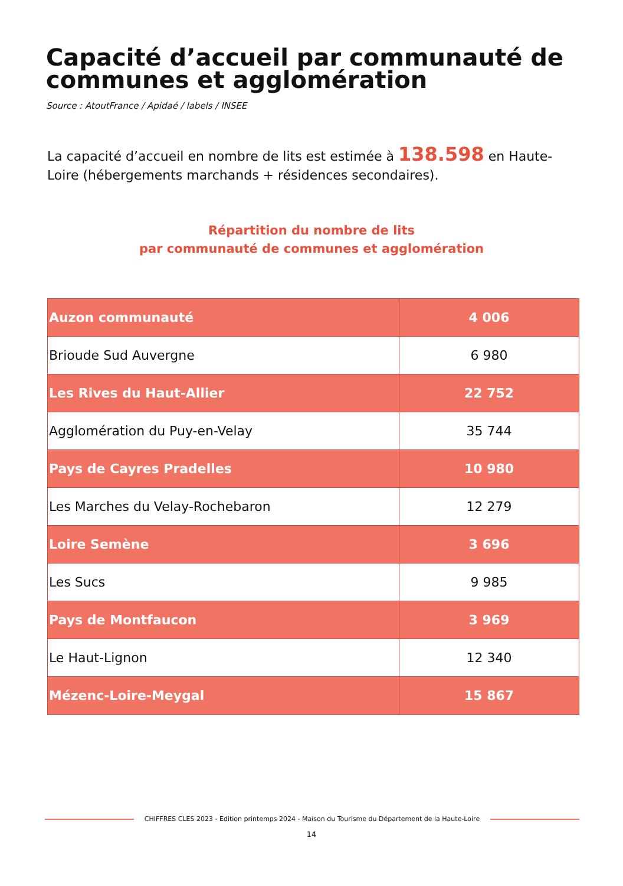Capacité d’accueil par communauté de communes et agglomération
Source : AtoutFrance / Apidaé / labels / INSEE
La capacité d’accueil en nombre de lits est estimée à 138.598 en Haute-Loire (hébergements marchands + résidences secondaires).
Répartition du nombre de lits
par communauté de communes et agglomération
| Auzon communauté | 4 006 |
| Brioude Sud Auvergne | 6 980 |
| Les Rives du Haut-Allier | 22 752 |
| Agglomération du Puy-en-Velay | 35 744 |
| Pays de Cayres Pradelles | 10 980 |
| Les Marches du Velay-Rochebaron | 12 279 |
| Loire Semène | 3 696 |
| Les Sucs | 9 985 |
| Pays de Montfaucon | 3 969 |
| Le Haut-Lignon | 12 340 |
| Mézenc-Loire-Meygal | 15 867 |
CHIFFRES CLES 2023 - Edition printemps 2024 - Maison du Tourisme du Département de la Haute-Loire
14